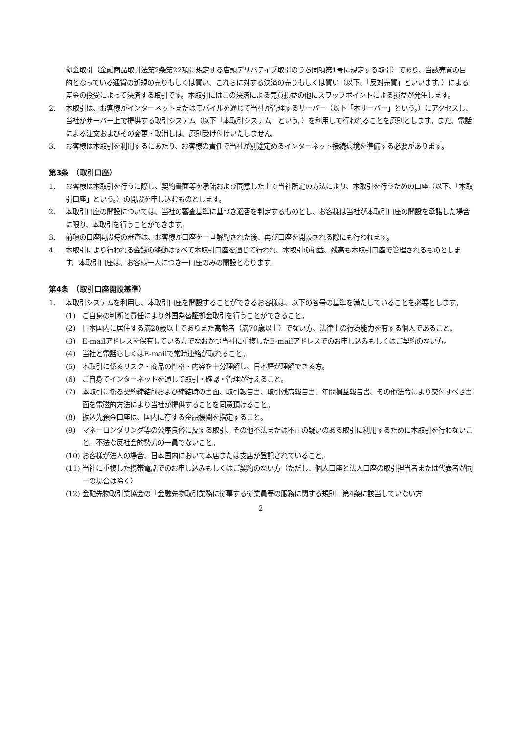拠金取引（金融商品取引法第2条第22項に規定する店頭デリバティブ取引のうち同項第1号に規定する取引）であり、当該売買の目的となっている通貨の新規の売りもしくは買い、これらに対する決済の売りもしくは買い（以下、「反対売買」といいます。）による差金の授受によって決済する取引です。本取引にはこの決済による売買損益の他にスワップポイントによる損益が発生します。
2. 本取引は、お客様がインターネットまたはモバイルを通じて当社が管理するサーバー（以下「本サーバー」という。）にアクセスし、当社がサーバー上で提供する取引システム（以下「本取引システム」という。）を利用して行われることを原則とします。また、電話による注文およびその変更・取消しは、原則受け付けいたしません。
3. お客様は本取引を利用するにあたり、お客様の責任で当社が別途定めるインターネット接続環境を準備する必要があります。
第3条　（取引口座）
1. お客様は本取引を行うに際し、契約書面等を承諾および同意した上で当社所定の方法により、本取引を行うための口座（以下、「本取引口座」という。）の開設を申し込むものとします。
2. 本取引口座の開設については、当社の審査基準に基づき適否を判定するものとし、お客様は当社が本取引口座の開設を承諾した場合に限り、本取引を行うことができます。
3. 前項の口座開設時の審査は、お客様が口座を一旦解約された後、再び口座を開設される際にも行われます。
4. 本取引により行われる金銭の移動はすべて本取引口座を通じて行われ、本取引の損益、残高も本取引口座で管理されるものとします。本取引口座は、お客様一人につき一口座のみの開設となります。
第4条　（取引口座開設基準）
1. 本取引システムを利用し、本取引口座を開設することができるお客様は、以下の各号の基準を満たしていることを必要とします。
(1) ご自身の判断と責任により外国為替証拠金取引を行うことができること。
(2) 日本国内に居住する満20歳以上でありまた高齢者（満70歳以上）でない方、法律上の行為能力を有する個人であること。
(3) E-mailアドレスを保有している方でなおかつ当社に重複したE-mailアドレスでのお申し込みもしくはご契約のない方。
(4) 当社と電話もしくはE-mailで常時連絡が取れること。
(5) 本取引に係るリスク・商品の性格・内容を十分理解し、日本語が理解できる方。
(6) ご自身でインターネットを通して取引・確認・管理が行えること。
(7) 本取引に係る契約締結前および締結時の書面、取引報告書、取引残高報告書、年間損益報告書、その他法令により交付すべき書面を電磁的方法により当社が提供することを同意頂けること。
(8) 振込先預金口座は、国内に存する金融機関を指定すること。
(9) マネーロンダリング等の公序良俗に反する取引、その他不法または不正の疑いのある取引に利用するために本取引を行わないこと。不法な反社会的勢力の一員でないこと。
(10) お客様が法人の場合、日本国内において本店または支店が登記されていること。
(11) 当社に重複した携帯電話でのお申し込みもしくはご契約のない方（ただし、個人口座と法人口座の取引担当者または代表者が同一の場合は除く）
(12) 金融先物取引業協会の「金融先物取引業務に従事する従業員等の服務に関する規則」第4条に該当していない方
2